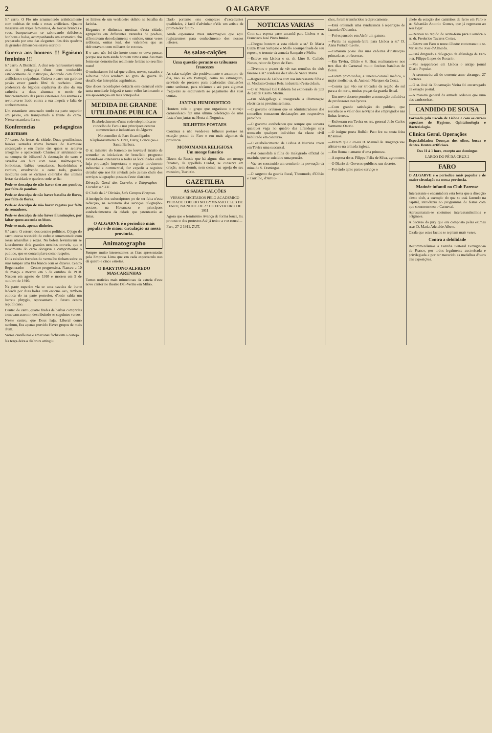2 O ALGARVE
5.º carro. O Fio nio arnamentado artisticamente com colchas de seda e rosas artificiaes. Quatro mascaras em trajes femeninos, de toucas brancas e veus, banqueteavam se saboreando deliciosos bonbons e bolos, acompanhando um aromatico chá preparado por uma das elegantes. Em dois quadros de grandes dimensões estava escripto:
Guerra aos homens !!! Egoismo feminino !!!
6.º carro. A Districtal. A char rete representava uma aula de pedagogia d'um bem conhecido estabecimento de instrucção, decorado com flores artificiaes e colgaduras. Guiava o carro um garboso pavão enver gando libré de cocheiro. Uma professora de bigodes explicava do alto da sua cathedra a duas alumnas o modo de funccionamento das patas exteriores dos animaes e revoltava-se irado contra a sua inepcia e falta de conhecimentos.
Um estandarte encarnado tendo na parte superior um pavão, era transportado á frente do carro. N'esse estandarte lia se:
Konferencias pedagogicas anormaes
7.º carro. As festas da cidade. Duas gentilissimas faisões sentadas n'uma barraca de Kermesse encaniçado e em frente das quaes se sentava arrogante e apaixonado Chantecler arruinando-se na compra de bilhetes! A decoração do carro e cavallos era feita com rosas, malmequeres, borboletas, balões venezianos, bandeirinhas e verdura, envolvendo o carro todo, grandes molduras com os cartazes coloridos das ultimas festas da cidade e quadros onde se lia:
Pede-se desculpa de não haver tiro aos pombos, por falta de pombos.
Pede-se desculpa de não haver batalha de flores, por falta de flores.
Pede-se desculpa de não haver regatas por falta de remadores.
Pede-se desculpa de não haver illuminações, por faltar quem accenda os bicos.
Pede-se mais, apenas dinheiro.
8.º carro. O enterro dos centros politicos. O jogo do carro estava revestido de cedro e ornamentado com rosas amarellas e roxas. Na boleia levantavam se lateralmente dois grandes mochos moveis, que o movimento do carro obrigava a cumprimentar o publico, que os contemplava como respeito.
Dois caixões forrados de vermelho tinham sobre as suas tampas uma fita branca com os dizeres. Centro Regenerador — Centro progressista. Nasceu a 10 de março e morreu em 5 de outubro de 1910. Nasceu em agosto de 1910 e morreu em 5 de outubro de 1910.
Na parte superior via se uma caveira de burro ladeada por duas bolas. Um enorme ovo, tambem colloca do na parte posterior, d'onde sahia um barrete phrygio, representava o futuro centro republicano.
Dentro do carro, quatro frades de barbas compridas tomavam assento, destribuindo os seguintes versos:
N'este centro, que Deus haja, Liberal como nenhum, Era apenas purvido Haver grupos de mais d'um.
Varios cavalleiros e amazonas fechavam o cortejo.
Na terça-feira a diabrura attingiu
os limites de um verdadeiro delirio na batalha da farinha.
Elegantes e distinctas meninas d'esta cidade, agrupadas em differentes varandas de predios, affrontavam denodadamente o embate, umas vezes ardilosas, outras leal, dos valentões que as defrontavam com milhares de cocotes.
E o caso não foi tão inerte como se deva pensar, porque nós nem ainda hontem vimos uma das mais formosas demoiselles realmente feridas no seu fino rosto!
O enthusiasmo foi tal que velhos, novos, casados e solteiros todos acudiam ao grito de guerra do desafio das intrepidas esgrimistas.
Que doces recordações deixaria este carnaval entre tanta mocidade folgazã e tanto velho lastimando a sua aposentação em taes brinquedos.
MEDIDA DE GRANDE UTILIDADE PUBLICA
Estabelecimento d'uma rede telephonica no concelho de Faro e nos principaes centros commerciaes e industriaes do Algarve
No concelho de Faro ficam ligados telephonicamente S. Braz, Estoy, Conceição e Santa Barbara.
O sr. ministro do fomento no louvavel intuito de secundar as iniciativas de beneficio progresso tornando-as extensivas a todas as localidades onde haja população importante e regular movimento industrial e commercial, fez expedir a seguinte circular que nos foi enviada pelo zeloso chefe dos serviços telegrapho-postaes d'este districto:
Direcção Geral dos Correios e Telegraphos — Circular n.º 331.
O Chefe da 2.ª Divisão, Luis Campos Fragoso.
A incripção dos subscriptores po de ser feita n'esta redacção, na secretaria dos serviços telegrapho-postaes, na Havaneza e principaes estabelecimentos da cidade que patentearão as listas.
O ALGARVE é o periodico mais popular e de maior circulação na nossa provincia.
Animatographo
Sempre muito interessantes as fitas apresentadas pela Empresa Lima que em cada espectaculo nos dá quatro e cinco estreias.
O BARYTONO ALFREDO MASCARENHAS
Temos noticias mais minuciosas da estreia d'este novo cantor no theatro Dal-Verme em Milão.
Dado portanto este complexo d'excellentes qualidades, é facil d'advinhar n'elle um artista de prometedor futuro.
Ainda esperamos mais informações que aqui registaremos para conhecimento dos nossos leitores.
As saias-calções
Uma questão perante os tribunaes francezes
As saias-calções são positivamente o assumpto do dia, não só em Portugal, como no estrangeiro, servindo de pretexto para acaloradas discussões entre senhoras, para réclames e até para algumas freguezas se esquivarem ao pagamento das suas contas.
JANTAR HUMORISTICO
Hontem todo o grupo que organisou o cortejo carnavalesco fez uma ultima celebração de uma festa n'um jantar na Horta d. Nogueira.
BILHETES POSTAES
Continua a não vender-se bilhetes postaes na estação postal de Faro e em mais algumas da provincia.
MONOMANIA RELIGIOSA
Um monge fanatico
Dizem da Russia que há alguns dias um monge fanatico, de appellido Hisdof, se conserva em oração, sem dormir, nem comer, na egreja do seu mosteiro, Tsaritzin.
GAZETILHA
AS SAIAS-CALÇÕES
VERSOS RECITADOS PELO ACADEMICO PIEDADE COELHO NO GYMNASIO CLUB DE FARO, NA NOITE DE 27 DE FEVEREIRO DE 1911
Agora que o feminismo Avança de forma louca, Eu protesto e dos protestos Até já tenho a voz rouca!...
Faro, 27-2 1911. ZUT.
NOTICIAS VARIAS
Com sua esposa parte amanhã para Lisboa o sr. Francisco José Pinto Junior.
—Chegou hontem a esta cidade a sr.ª D. Maria Luiza Bivar Sampaio e Mello acompanhada de seu esposo, o tenente da armada Sampaio e Mello.
—Esteve em Lisboa o sr. dr. Lino E. Callado Nunes, reitor do lyceu de Faro.
—Tivemos o prazer de vêr nas reuniões do club farense a sr.ª condessa do Cabo de Santa Maria.
—Regressou de Lisboa com sua interessante filha o sr. Modesto Gomes Reis, industrial d'esta cidade.
—O sr. Manuel Gil Caldeira foi exonerado de juiz de paz de Castro Marim.
—Em Aldegallega é inaugurada a illuminação electrica na proxima semana.
—O governo ordenou que os administradores dos concelhos tomassem declarações aos respectivos parochos.
—O governo estabeleceu que sempre que occorra qualquer vaga no quadro das alfandegas seja nomeado qualquer individuo da classe civil habilitado em concurso.
—O estabelecimento de Lisboa A Nutricia creou em Tavira uma succursal.
—Foi concedida á filha do malogrado official de marinha que se suicidou uma pensão.
—Vae ser construido um cemiterio na povoação da mina de S. Domingos.
—O sargento da guarda fiscal, Theomudo, d'Olhão e Carrilho, d'Arrou-
ches, foram transferidos reciprocamente.
—Está ordenada uma syndicancia á repartição de fazenda d'Odemira.
—Foi espancado em Alcôr um gatuno.
—Partiu na segunda-feira para Lisboa a sr.ª D. Anna Furtado Leotte.
—Tomaram posse das suas cadeiras d'instrucção primaria as professoras.
—Em Tavira, Olhão e S. Braz realisaram-se nos tres dias do Carnaval muito festivas batalhas de flores.
—Foram promovidos, a tenente-coronel medico, o major medico sr. dr. Antonio Marques da Costa.
—Consta que vão ser trocadas da região do sul para a do norte, muitas praças da guarda fiscal.
—Um novo decreto permitte a nomeação definitiva de professores nos lyceus.
—Com grande satisfação do publico, que reconhece o valor dos serviços dos empregados nas linhas ferreas.
—Estiveram em Tavira os srs. general João Carlos Sarmento Osorio.
—O insigne poeta Bulhão Pato fez na sexta feira 82 annos.
—Dizem que o ex-rei D. Manuel de Bragança vae alistar-se na armada ingleza.
—Em Roma o amante d'uma princeza.
—A esposa do sr. Filippe Felix de Silva, agronomo.
—O Diario do Governo publicou um decreto.
—Foi dado apito para o serviço o
chefe da estação dos caminhos de ferro em Faro o sr. Sebastião Antonio Gomes, que já regressou ao seu logar.
—Retirou no rapido de sexta-feira para Coimbra o sr. dr. Frederico Tavares Cortes.
—Esteve em Faro o nosso illustre conterraneo e sr. Virissimo José d'Almeida.
—Está dirigindo a delegação da alfandega de Faro o sr. Filippe Lopes do Rosario.
—Vae reapparecer em Lisboa o antigo jornal Diario Popular.
—A sementeira ali do corrente anno abrangeu 27 hectares.
—O sr. José da Encarnação Vieira foi encarregado da estação postal.
—A maioria general da armada ordenou que uma das canhoneiras.
CANDIDO DE SOUSA
Formado pela Escola de Lisboa e com os cursos especiaes de Hygiene, Ophtalmologia e Bacteriologia.
Clinica Geral. Operações
Especialidades: Doenças dos olhos, bocca e dentes. Dentes artificiaes.
Das 11 á 1 hora, excepto aos domingos
LARGO DO PÉ DA CRUZ 2
FARO
O ALGARVE é o periodico mais popular e de maior circulação na nossa provincia.
Matinée infantil no Club Farense
Interessante e encantadora esta festa que a direcção d'este club, a exemplo do que se está fazendo na capital, introduziu no programma de festas com que commemorou o Carnaval.
Apresentaram-se costumes interessantissimos e originaes.
A decisão do jury que era composto pelas ex.mas sr.as D. Maria Adelaide Albers.
Oxalá que estes factos se repitam mais vezes.
Contra a debilidade
Recommendamos a Farinha Peitoral Ferruginosa de Franco, por todos legalmente auctorisada e privilegiada e por ter merecido as medalhas d'ouro das exposições.